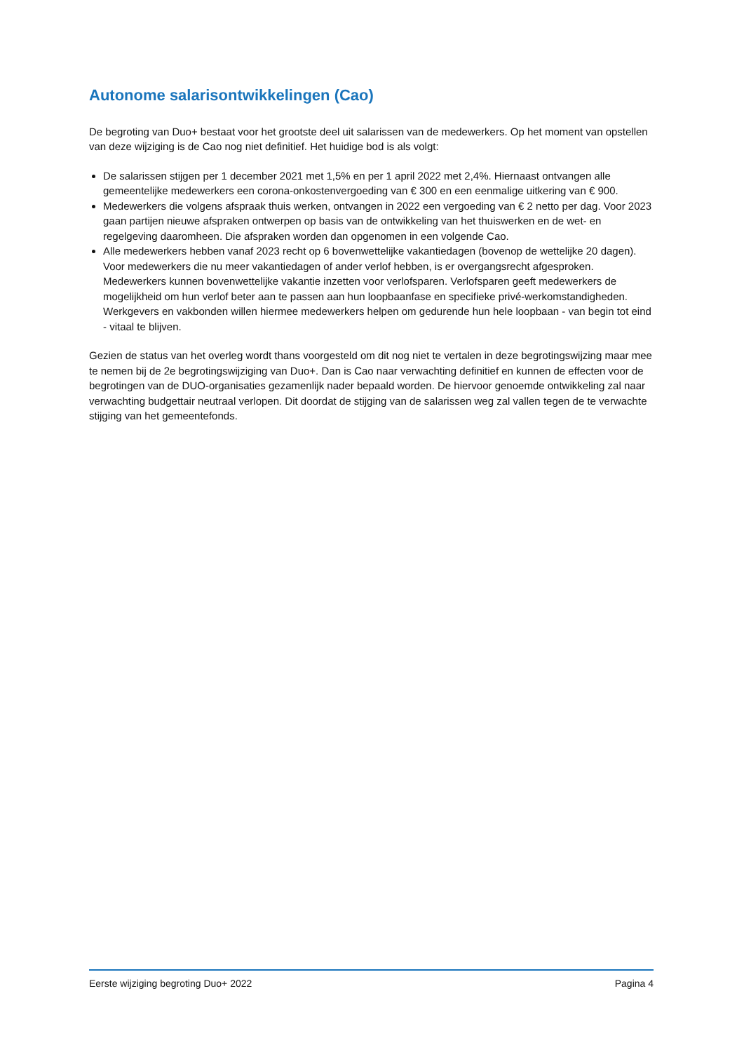Autonome salarisontwikkelingen (Cao)
De begroting van Duo+ bestaat voor het grootste deel uit salarissen van de medewerkers. Op het moment van opstellen van deze wijziging is de Cao nog niet definitief. Het huidige bod is als volgt:
De salarissen stijgen per 1 december 2021 met 1,5% en per 1 april 2022 met 2,4%. Hiernaast ontvangen alle gemeentelijke medewerkers een corona-onkostenvergoeding van € 300 en een eenmalige uitkering van € 900.
Medewerkers die volgens afspraak thuis werken, ontvangen in 2022 een vergoeding van € 2 netto per dag. Voor 2023 gaan partijen nieuwe afspraken ontwerpen op basis van de ontwikkeling van het thuiswerken en de wet- en regelgeving daaromheen. Die afspraken worden dan opgenomen in een volgende Cao.
Alle medewerkers hebben vanaf 2023 recht op 6 bovenwettelijke vakantiedagen (bovenop de wettelijke 20 dagen). Voor medewerkers die nu meer vakantiedagen of ander verlof hebben, is er overgangsrecht afgesproken. Medewerkers kunnen bovenwettelijke vakantie inzetten voor verlofsparen. Verlofsparen geeft medewerkers de mogelijkheid om hun verlof beter aan te passen aan hun loopbaanfase en specifieke privé-werkomstandigheden. Werkgevers en vakbonden willen hiermee medewerkers helpen om gedurende hun hele loopbaan - van begin tot eind - vitaal te blijven.
Gezien de status van het overleg wordt thans voorgesteld om dit nog niet te vertalen in deze begrotingswijzing maar mee te nemen bij de 2e begrotingswijziging van Duo+. Dan is Cao naar verwachting definitief en kunnen de effecten voor de begrotingen van de DUO-organisaties gezamenlijk nader bepaald worden. De hiervoor genoemde ontwikkeling zal naar verwachting budgettair neutraal verlopen. Dit doordat de stijging van de salarissen weg zal vallen tegen de te verwachte stijging van het gemeentefonds.
Eerste wijziging begroting Duo+ 2022 Pagina 4